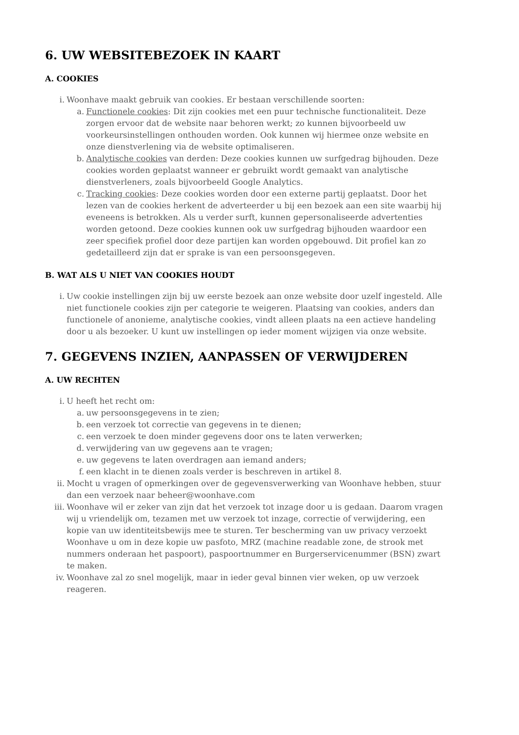6. UW WEBSITEBEZOEK IN KAART
A. COOKIES
i. Woonhave maakt gebruik van cookies. Er bestaan verschillende soorten:
a. Functionele cookies: Dit zijn cookies met een puur technische functionaliteit. Deze zorgen ervoor dat de website naar behoren werkt; zo kunnen bijvoorbeeld uw voorkeursinstellingen onthouden worden. Ook kunnen wij hiermee onze website en onze dienstverlening via de website optimaliseren.
b. Analytische cookies van derden: Deze cookies kunnen uw surfgedrag bijhouden. Deze cookies worden geplaatst wanneer er gebruikt wordt gemaakt van analytische dienstverleners, zoals bijvoorbeeld Google Analytics.
c. Tracking cookies: Deze cookies worden door een externe partij geplaatst. Door het lezen van de cookies herkent de adverteerder u bij een bezoek aan een site waarbij hij eveneens is betrokken. Als u verder surft, kunnen gepersonaliseerde advertenties worden getoond. Deze cookies kunnen ook uw surfgedrag bijhouden waardoor een zeer specifiek profiel door deze partijen kan worden opgebouwd. Dit profiel kan zo gedetailleerd zijn dat er sprake is van een persoonsgegeven.
B. WAT ALS U NIET VAN COOKIES HOUDT
i. Uw cookie instellingen zijn bij uw eerste bezoek aan onze website door uzelf ingesteld. Alle niet functionele cookies zijn per categorie te weigeren. Plaatsing van cookies, anders dan functionele of anonieme, analytische cookies, vindt alleen plaats na een actieve handeling door u als bezoeker. U kunt uw instellingen op ieder moment wijzigen via onze website.
7. GEGEVENS INZIEN, AANPASSEN OF VERWIJDEREN
A. UW RECHTEN
i. U heeft het recht om:
a. uw persoonsgegevens in te zien;
b. een verzoek tot correctie van gegevens in te dienen;
c. een verzoek te doen minder gegevens door ons te laten verwerken;
d. verwijdering van uw gegevens aan te vragen;
e. uw gegevens te laten overdragen aan iemand anders;
f. een klacht in te dienen zoals verder is beschreven in artikel 8.
ii. Mocht u vragen of opmerkingen over de gegevensverwerking van Woonhave hebben, stuur dan een verzoek naar beheer@woonhave.com
iii. Woonhave wil er zeker van zijn dat het verzoek tot inzage door u is gedaan. Daarom vragen wij u vriendelijk om, tezamen met uw verzoek tot inzage, correctie of verwijdering, een kopie van uw identiteitsbewijs mee te sturen. Ter bescherming van uw privacy verzoekt Woonhave u om in deze kopie uw pasfoto, MRZ (machine readable zone, de strook met nummers onderaan het paspoort), paspoortnummer en Burgerservicenummer (BSN) zwart te maken.
iv. Woonhave zal zo snel mogelijk, maar in ieder geval binnen vier weken, op uw verzoek reageren.